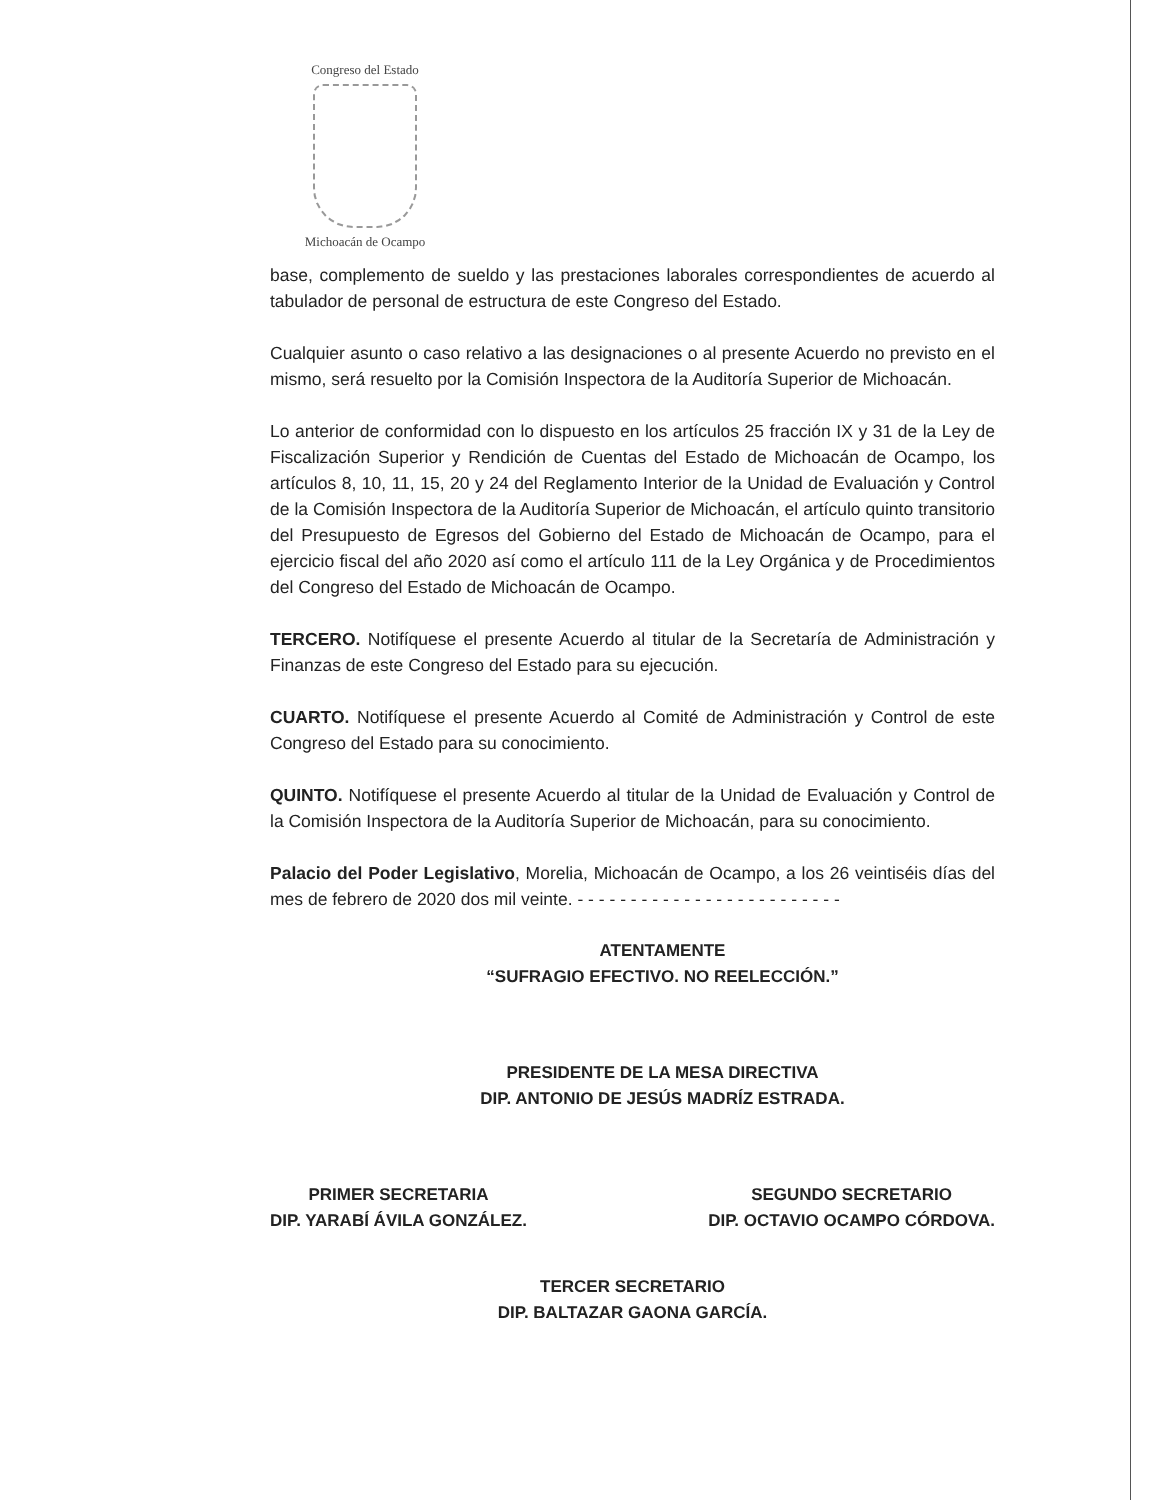Congreso del Estado
Michoacán de Ocampo
base, complemento de sueldo y las prestaciones laborales correspondientes de acuerdo al tabulador de personal de estructura de este Congreso del Estado.
Cualquier asunto o caso relativo a las designaciones o al presente Acuerdo no previsto en el mismo, será resuelto por la Comisión Inspectora de la Auditoría Superior de Michoacán.
Lo anterior de conformidad con lo dispuesto en los artículos 25 fracción IX y 31 de la Ley de Fiscalización Superior y Rendición de Cuentas del Estado de Michoacán de Ocampo, los artículos 8, 10, 11, 15, 20 y 24 del Reglamento Interior de la Unidad de Evaluación y Control de la Comisión Inspectora de la Auditoría Superior de Michoacán, el artículo quinto transitorio del Presupuesto de Egresos del Gobierno del Estado de Michoacán de Ocampo, para el ejercicio fiscal del año 2020 así como el artículo 111 de la Ley Orgánica y de Procedimientos del Congreso del Estado de Michoacán de Ocampo.
TERCERO. Notifíquese el presente Acuerdo al titular de la Secretaría de Administración y Finanzas de este Congreso del Estado para su ejecución.
CUARTO. Notifíquese el presente Acuerdo al Comité de Administración y Control de este Congreso del Estado para su conocimiento.
QUINTO. Notifíquese el presente Acuerdo al titular de la Unidad de Evaluación y Control de la Comisión Inspectora de la Auditoría Superior de Michoacán, para su conocimiento.
Palacio del Poder Legislativo, Morelia, Michoacán de Ocampo, a los 26 veintiséis días del mes de febrero de 2020 dos mil veinte. - - - - - - - - - - - - - - - - - - - - - - - - -
ATENTAMENTE
“SUFRAGIO EFECTIVO. NO REELECCIÓN.”
PRESIDENTE DE LA MESA DIRECTIVA
DIP. ANTONIO DE JESÚS MADRÍZ ESTRADA.
PRIMER SECRETARIA
DIP. YARABÍ ÁVILA GONZÁLEZ.
SEGUNDO SECRETARIO
DIP. OCTAVIO OCAMPO CÓRDOVA.
TERCER SECRETARIO
DIP. BALTAZAR GAONA GARCÍA.